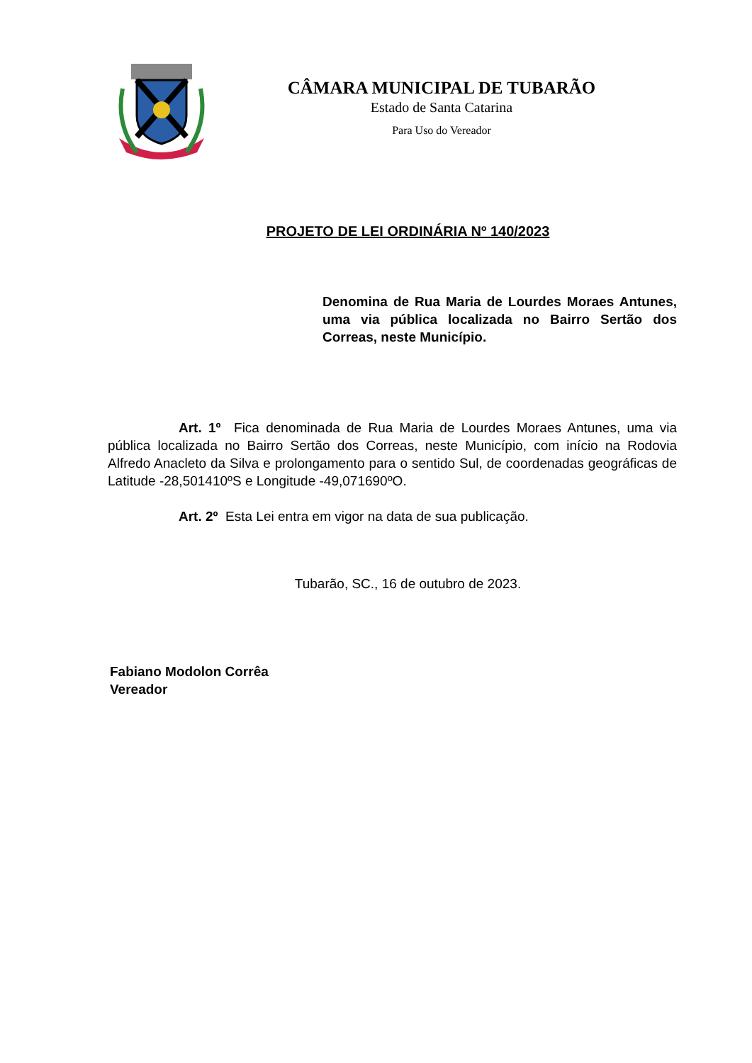CÂMARA MUNICIPAL DE TUBARÃO
Estado de Santa Catarina
Para Uso do Vereador
PROJETO DE LEI ORDINÁRIA Nº 140/2023
Denomina de Rua Maria de Lourdes Moraes Antunes, uma via pública localizada no Bairro Sertão dos Correas, neste Município.
Art. 1º Fica denominada de Rua Maria de Lourdes Moraes Antunes, uma via pública localizada no Bairro Sertão dos Correas, neste Município, com início na Rodovia Alfredo Anacleto da Silva e prolongamento para o sentido Sul, de coordenadas geográficas de Latitude -28,501410ºS e Longitude -49,071690ºO.
Art. 2º Esta Lei entra em vigor na data de sua publicação.
Tubarão, SC., 16 de outubro de 2023.
Fabiano Modolon Corrêa
Vereador